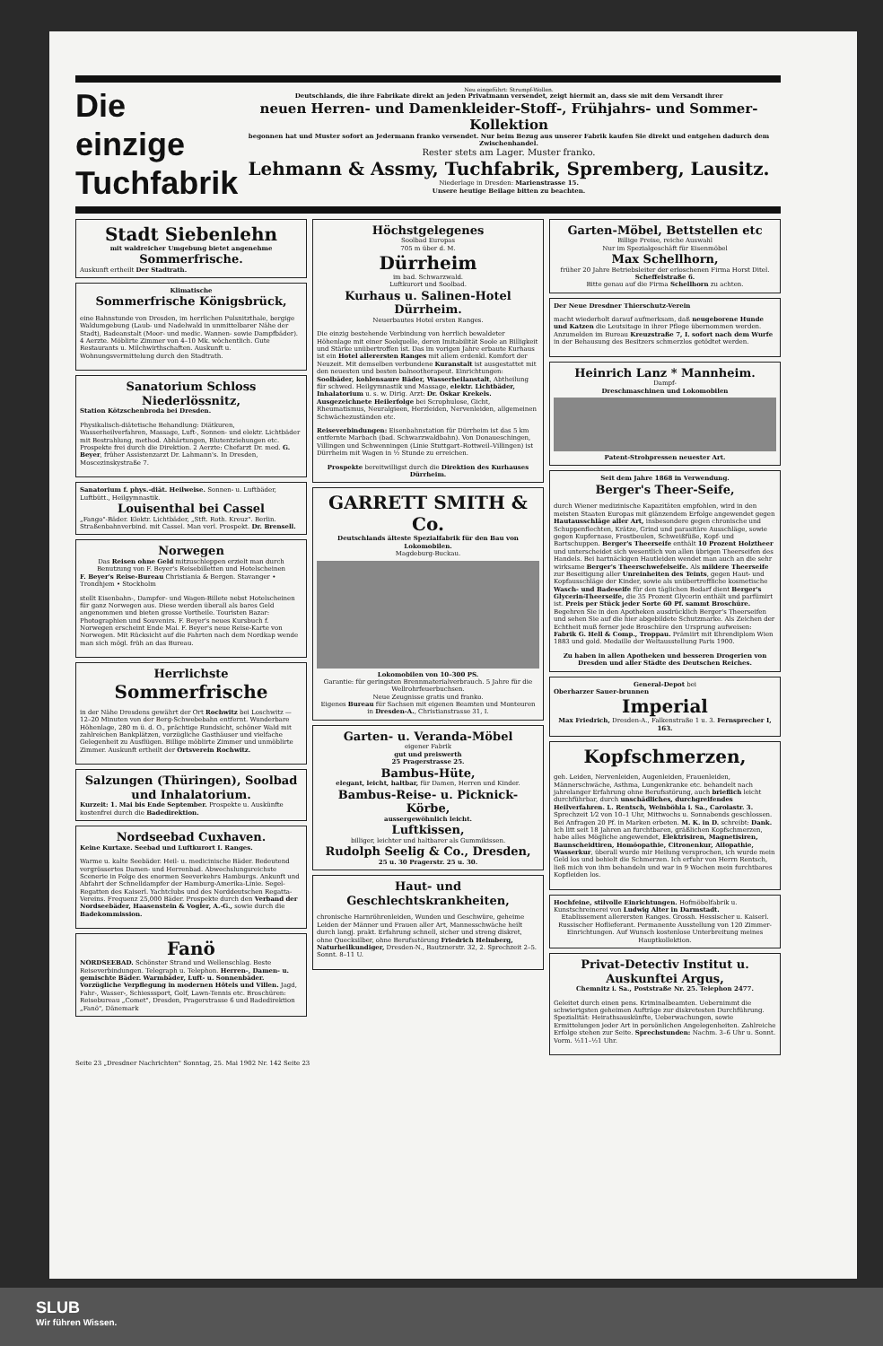Die einzige Tuchfabrik
Neu eingeführt: Strumpf-Wollen.
Deutschlands, die ihre Fabrikate direkt an jeden Privatmann versendet, zeigt hiermit an, dass sie mit dem Versandt ihrer
neuen Herren- und Damenkleider-Stoff-, Frühjahrs- und Sommer-Kollektion
begonnen hat und Muster sofort an Jedermann franko versendet. Nur beim Bezug aus unserer Fabrik kaufen Sie direkt und entgehen dadurch dem Zwischenhandel.
Rester stets am Lager. Muster franko.
Lehmann & Assmy, Tuchfabrik, Spremberg, Lausitz.
Niederlage in Dresden: Marienstrasse 15.
Unsere heutige Beilage bitten zu beachten.
Stadt Siebenlehn
mit waldreicher Umgebung bietet angenehme
Sommerfrische.
Auskunft ertheilt Der Stadtrath.
Klimatische
Sommerfrische Königsbrück,
eine Bahnstunde von Dresden, im herrlichen Pulsnitzthale, bergige Waldumgebung (Laub- und Nadelwald in unmittelbarer Nähe der Stadt), Badeanstalt (Moor- und medic. Wannen- sowie Dampfbäder). 4 Aerzte. Möblirte Zimmer von 4–10 Mk. wöchentlich. Gute Restaurants u. Milchwirthschaften. Auskunft u. Wohnungsvermittelung durch den Stadtrath.
Sanatorium Schloss Niederlössnitz,
Station Kötzschenbroda bei Dresden.
Physikalisch-diätetische Behandlung: Diätkuren, Wasserheilverfahren, Massage, Luft-, Sonnen- und elektr. Lichtbäder mit Bestrahlung, method. Abhärtungen, Blutentziehungen etc. Prospekte frei durch die Direktion. 2 Aerzte: Chefarzt Dr. med. G. Beyer, früher Assistenzarzt Dr. Lahmann's. In Dresden, Moscezinskystraße 7.
Sanatorium f. phys.-diät. Heilweise. Sonnen- u. Luftbäder, Luftbütt., Heilgymnastik.
Louisenthal bei Cassel
„Fango"-Bäder. Elektr. Lichtbäder, „Stft. Roth. Kreuz". Berlin. Straßenbahnverbind. mit Cassel. Man verl. Prospekt. Dr. Brensell.
Norwegen
Das Reisen ohne Geld mitzuschleppen erzielt man durch Benutzung von F. Beyer's Reisebilletten und Hotelscheinen
F. Beyer's Reise-Bureau Christiania & Bergen. Stavanger • Trondhjem • Stockholm
stellt Eisenbahn-, Dampfer- und Wagen-Billete nebst Hotelscheinen für ganz Norwegen aus. Diese werden überall als bares Geld angenommen und bieten grosse Vortheile. Touristen Bazar: Photographien und Souvenirs. F. Beyer's neues Kursbuch f. Norwegen erscheint Ende Mai. F. Beyer's neue Reise-Karte von Norwegen. Mit Rücksicht auf die Fahrten nach dem Nordkap wende man sich mögl. früh an das Bureau.
Herrlichste
Sommerfrische
in der Nähe Dresdens gewährt der Ort Rochwitz bei Loschwitz — 12–20 Minuten von der Berg-Schwebebahn entfernt. Wunderbare Höhenlage, 280 m ü. d. O., prächtige Rundsicht, schöner Wald mit zahlreichen Bankplätzen, vorzügliche Gasthäuser und vielfache Gelegenheit zu Ausflügen. Billige möblirte Zimmer und unmöblirte Zimmer. Auskunft ertheilt der Ortsverein Rochwitz.
Salzungen (Thüringen), Soolbad und Inhalatorium.
Kurzeit: 1. Mai bis Ende September. Prospekte u. Auskünfte kostenfrei durch die Badedirektion.
Nordseebad Cuxhaven.
Keine Kurtaxe. Seebad und Luftkurort I. Ranges.
Warme u. kalte Seebäder. Heil- u. medicinische Bäder. Bedeutend vergrössertes Damen- und Herrenbad. Abwechslungsreichste Scenerie in Folge des enormen Seeverkehrs Hamburgs. Ankunft und Abfahrt der Schnelldampfer der Hamburg-Amerika-Linie. Segel-Regatten des Kaiserl. Yachtclubs und des Norddeutschen Regatta-Vereins. Frequenz 25,000 Bäder. Prospekte durch den Verband der Nordseebäder, Haasenstein & Vogler, A.-G., sowie durch die Badekommission.
Fanö
NORDSEEBAD. Schönster Strand und Wellenschlag. Beste Reiseverbindungen. Telegraph u. Telephon. Herren-, Damen- u. gemischte Bäder. Warmbäder, Luft- u. Sonnenbäder. Vorzügliche Verpflegung in modernen Hôtels und Villen. Jagd, Fahr-, Wasser-, Schiesssport, Golf, Lawn-Tennis etc. Broschüren: Reisebureau „Comet", Dresden, Pragerstrasse 6 und Badedirektion „Fanö", Dänemark
Höchstgelegenes
Soolbad Europas
705 m über d. M.
Dürrheim
im bad. Schwarzwald.
Luftkurort und Soolbad.
Kurhaus u. Salinen-Hotel Dürrheim.
Neuerbautes Hotel ersten Ranges.
Die einzig bestehende Verbindung von herrlich bewaldeter Höhenlage mit einer Soolquelle, deren Imitabilität Soole an Billigkeit und Stärke unübertroffen ist. Das im vorigen Jahre erbaute Kurhaus ist ein Hotel allerersten Ranges mit allem erdenkl. Komfort der Neuzeit. Mit demselben verbundene Kuranstalt ist ausgestattet mit den neuesten und besten balneotherapeut. Einrichtungen: Soolbäder, kohlensaure Bäder, Wasserheilanstalt, Abtheilung für schwed. Heilgymnastik und Massage, elektr. Lichtbäder, Inhalatorium u. s. w. Dirig. Arzt: Dr. Oskar Krekels. Ausgezeichnete Heilerfolge bei Scrophulose, Gicht, Rheumatismus, Neuralgieen, Herzleiden, Nervenleiden, allgemeinen Schwächezuständen etc.
Reiseverbindungen: Eisenbahnstation für Dürrheim ist das 5 km entfernte Marbach (bad. Schwarzwaldbahn). Von Donaueschingen, Villingen und Schwenningen (Linie Stuttgart–Rottweil–Villingen) ist Dürrheim mit Wagen in ½ Stunde zu erreichen.
Prospekte bereitwilligst durch die Direktion des Kurhauses Dürrheim.
GARRETT SMITH & Co.
Deutschlands älteste Spezialfabrik für den Bau von Lokomobilen.
Magdeburg-Buckau.
Lokomobilen von 10–300 PS.
Garantie: für geringsten Brennmaterialverbrauch. 5 Jahre für die Wellrohrfeuerbuchsen.
Neue Zeugnisse gratis und franko.
Eigenes Bureau für Sachsen mit eigenen Beamten und Monteuren in Dresden-A., Christianstrasse 31, I.
Garten- u. Veranda-Möbel
eigener Fabrik
gut und preiswerth
25 Pragerstrasse 25.
Bambus-Hüte,
elegant, leicht, haltbar, für Damen, Herren und Kinder.
Bambus-Reise- u. Picknick-Körbe,
aussergewöhnlich leicht.
Luftkissen,
billiger, leichter und haltbarer als Gummikissen.
Rudolph Seelig & Co., Dresden,
25 u. 30 Pragerstr. 25 u. 30.
Haut- und Geschlechtskrankheiten,
chronische Harnröhrenleiden, Wunden und Geschwüre, geheime Leiden der Männer und Frauen aller Art, Mannesschwäche heilt durch langj. prakt. Erfahrung schnell, sicher und streng diskret, ohne Quecksilber, ohne Berufsstörung Friedrich Helmberg, Naturheilkundiger, Dresden-N., Bautznerstr. 32, 2. Sprechzeit 2–5. Sonnt. 8–11 U.
Garten-Möbel, Bettstellen etc
Billige Preise, reiche Auswahl
Nur im Spezialgeschäft für Eisenmöbel
Max Schellhorn,
früher 20 Jahre Betriebsleiter der erloschenen Firma Horst Ditel. Scheffelstraße 6.
Bitte genau auf die Firma Schellhorn zu achten.
Der Neue Dresdner Thierschutz-Verein
macht wiederholt darauf aufmerksam, daß neugeborene Hunde und Katzen die Leutsitage in ihrer Pflege übernommen werden. Anzumelden im Bureau Kreuzstraße 7, I. sofort nach dem Wurfe in der Behausung des Besitzers schmerzlos getödtet werden.
Heinrich Lanz * Mannheim.
Dampf-
Dreschmaschinen und Lokomobilen
Patent-Strohpressen neuester Art.
Seit dem Jahre 1868 in Verwendung.
Berger's Theer-Seife,
durch Wiener medizinische Kapazitäten empfohlen, wird in den meisten Staaten Europas mit glänzendem Erfolge angewendet gegen Hautausschläge aller Art, insbesondere gegen chronische und Schuppenflechten, Krätze, Grind und parasitäre Ausschläge, sowie gegen Kupfernase, Frostbeulen, Schweißfüße, Kopf- und Bartschuppen. Berger's Theerseife enthält 10 Prozent Holztheer und unterscheidet sich wesentlich von allen übrigen Theerseifen des Handels. Bei hartnäckigen Hautleiden wendet man auch an die sehr wirksame Berger's Theerschwefelseife. Als mildere Theerseife zur Beseitigung aller Unreinheiten des Teints, gegen Haut- und Kopfausschläge der Kinder, sowie als unübertreffliche kosmetische Wasch- und Badeseife für den täglichen Bedarf dient Berger's Glycerin-Theerseife, die 35 Prozent Glycerin enthält und parfümirt ist. Preis per Stück jeder Sorte 60 Pf. sammt Broschüre. Begehren Sie in den Apotheken ausdrücklich Berger's Theerseifen und sehen Sie auf die hier abgebildete Schutzmarke. Als Zeichen der Echtheit muß ferner jede Broschüre den Ursprung aufweisen: Fabrik G. Hell & Comp., Troppau. Prämiirt mit Ehrendiplom Wien 1883 und gold. Medaille der Weltausstellung Paris 1900.
Zu haben in allen Apotheken und besseren Drogerien von Dresden und aller Städte des Deutschen Reiches.
General-Depot bei
Oberharzer Sauer-brunnen
Imperial
Max Friedrich, Dresden-A., Falkenstraße 1 u. 3. Fernsprecher I, 163.
Kopfschmerzen,
geh. Leiden, Nervenleiden, Augenleiden, Frauenleiden, Männerschwäche, Asthma, Lungenkranke etc. behandelt nach jahrelanger Erfahrung ohne Berufsstörung, auch brieflich leicht durchführbar, durch unschädliches, durchgreifendes Heilverfahren. L. Rentsch, Weinböhla i. Sa., Carolastr. 3. Sprechzeit 1⁄2 von 10–1 Uhr, Mittwochs u. Sonnabends geschlossen. Bei Anfragen 20 Pf. in Marken erbeten. M. K. in D. schreibt: Dank. Ich litt seit 18 Jahren an furchtbaren, gräßlichen Kopfschmerzen, habe alles Mögliche angewendet, Elektrisiren, Magnetisiren, Baunscheidtiren, Homöopathie, Citronenkur, Allopathie, Wasserkur, überall wurde mir Heilung versprochen, ich wurde mein Geld los und behielt die Schmerzen. Ich erfuhr von Herrn Rentsch, ließ mich von ihm behandeln und war in 9 Wochen mein furchtbares Kopfleiden los.
Hochfeine, stilvolle Einrichtungen. Hofmöbelfabrik u. Kunstschreinerei von Ludwig Alter in Darmstadt.
Etablissement allerersten Ranges. Grossh. Hessischer u. Kaiserl. Russischer Hoflieferant. Permanente Ausstellung von 120 Zimmer-Einrichtungen. Auf Wunsch kostenlose Unterbreitung meines Hauptkollektion.
Privat-Detectiv Institut u. Auskunftei Argus,
Chemnitz i. Sa., Poststraße Nr. 25. Telephon 2477.
Geleitet durch einen pens. Kriminalbeamten. Uebernimmt die schwierigsten geheimen Aufträge zur diskretesten Durchführung. Spezialität: Heirathsauskünfte, Ueberwachungen, sowie Ermittelungen jeder Art in persönlichen Angelegenheiten. Zahlreiche Erfolge stehen zur Seite. Sprechstunden: Nachm. 3–6 Uhr u. Sonnt. Vorm. ½11–½1 Uhr.
Seite 23 „Dresdner Nachrichten" Sonntag, 25. Mai 1902 Nr. 142 Seite 23
SLUB
Wir führen Wissen.